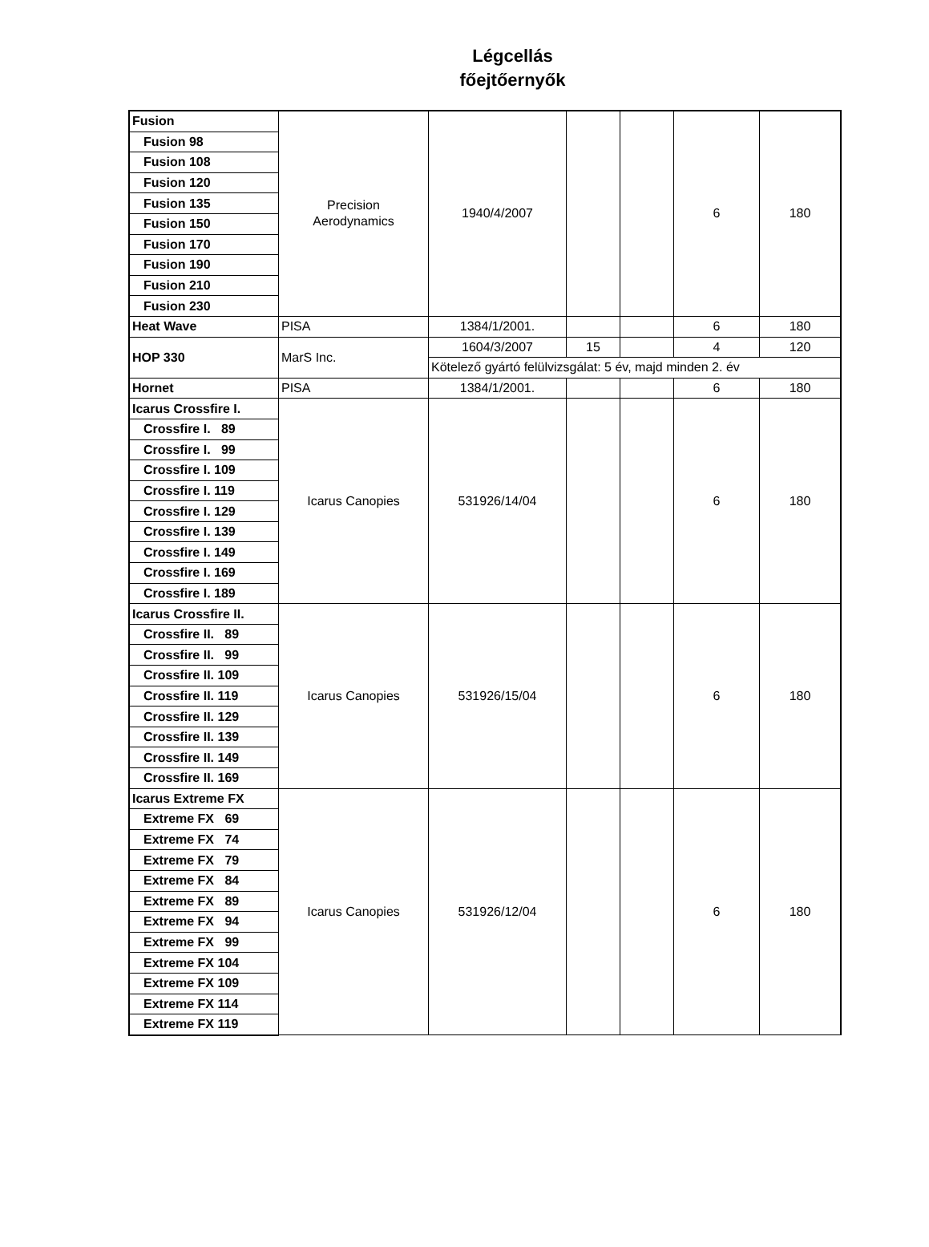Légcellás
főejtőernyők
| Fusion | Precision Aerodynamics | 1940/4/2007 | | | 6 | 180 |
| Fusion 98 | | | | | | |
| Fusion 108 | | | | | | |
| Fusion 120 | | | | | | |
| Fusion 135 | | | | | | |
| Fusion 150 | | | | | | |
| Fusion 170 | | | | | | |
| Fusion 190 | | | | | | |
| Fusion 210 | | | | | | |
| Fusion 230 | | | | | | |
| Heat Wave | PISA | 1384/1/2001. | | | 6 | 180 |
| HOP 330 | MarS Inc. | 1604/3/2007 | 15 | | 4 | 120 |
| | | Kötelező gyártó felülvizsgálat: 5 év, majd minden 2. év | | | | |
| Hornet | PISA | 1384/1/2001. | | | 6 | 180 |
| Icarus Crossfire I. | Icarus Canopies | 531926/14/04 | | | 6 | 180 |
| Crossfire I. 89 | | | | | | |
| Crossfire I. 99 | | | | | | |
| Crossfire I. 109 | | | | | | |
| Crossfire I. 119 | | | | | | |
| Crossfire I. 129 | | | | | | |
| Crossfire I. 139 | | | | | | |
| Crossfire I. 149 | | | | | | |
| Crossfire I. 169 | | | | | | |
| Crossfire I. 189 | | | | | | |
| Icarus Crossfire II. | Icarus Canopies | 531926/15/04 | | | 6 | 180 |
| Crossfire II. 89 | | | | | | |
| Crossfire II. 99 | | | | | | |
| Crossfire II. 109 | | | | | | |
| Crossfire II. 119 | | | | | | |
| Crossfire II. 129 | | | | | | |
| Crossfire II. 139 | | | | | | |
| Crossfire II. 149 | | | | | | |
| Crossfire II. 169 | | | | | | |
| Icarus Extreme FX | Icarus Canopies | 531926/12/04 | | | 6 | 180 |
| Extreme FX 69 | | | | | | |
| Extreme FX 74 | | | | | | |
| Extreme FX 79 | | | | | | |
| Extreme FX 84 | | | | | | |
| Extreme FX 89 | | | | | | |
| Extreme FX 94 | | | | | | |
| Extreme FX 99 | | | | | | |
| Extreme FX 104 | | | | | | |
| Extreme FX 109 | | | | | | |
| Extreme FX 114 | | | | | | |
| Extreme FX 119 | | | | | | |